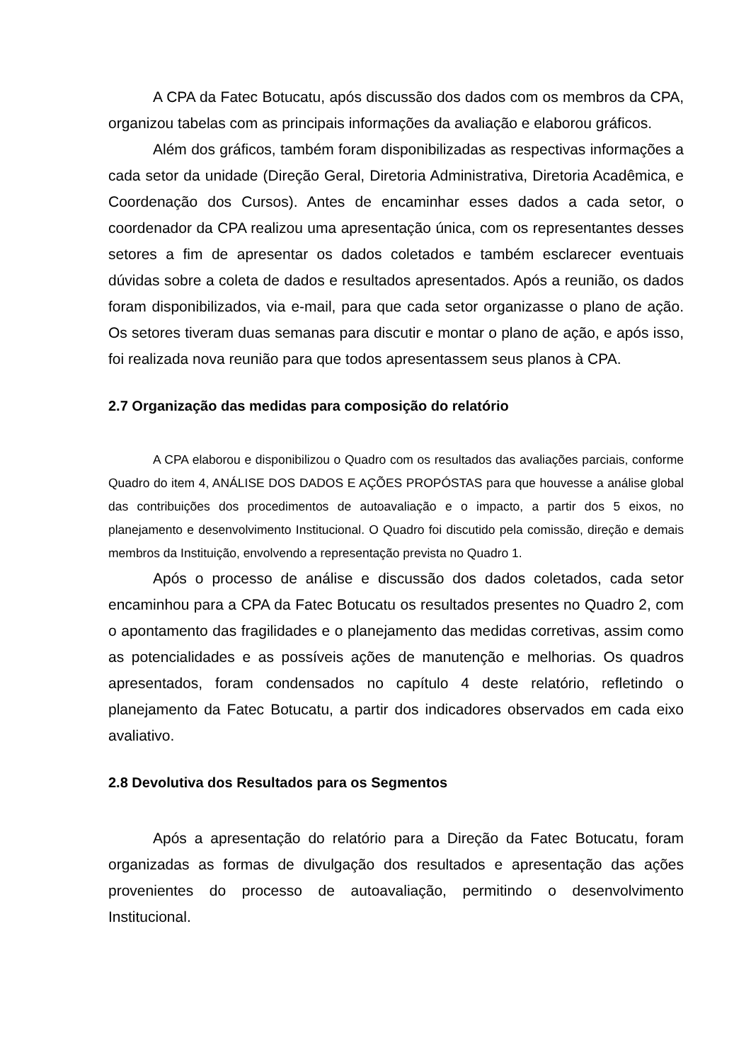A CPA da Fatec Botucatu, após discussão dos dados com os membros da CPA, organizou tabelas com as principais informações da avaliação e elaborou gráficos.
Além dos gráficos, também foram disponibilizadas as respectivas informações a cada setor da unidade (Direção Geral, Diretoria Administrativa, Diretoria Acadêmica, e Coordenação dos Cursos). Antes de encaminhar esses dados a cada setor, o coordenador da CPA realizou uma apresentação única, com os representantes desses setores a fim de apresentar os dados coletados e também esclarecer eventuais dúvidas sobre a coleta de dados e resultados apresentados. Após a reunião, os dados foram disponibilizados, via e-mail, para que cada setor organizasse o plano de ação. Os setores tiveram duas semanas para discutir e montar o plano de ação, e após isso, foi realizada nova reunião para que todos apresentassem seus planos à CPA.
2.7 Organização das medidas para composição do relatório
A CPA elaborou e disponibilizou o Quadro com os resultados das avaliações parciais, conforme Quadro do item 4, ANÁLISE DOS DADOS E AÇÕES PROPÓSTAS para que houvesse a análise global das contribuições dos procedimentos de autoavaliação e o impacto, a partir dos 5 eixos, no planejamento e desenvolvimento Institucional. O Quadro foi discutido pela comissão, direção e demais membros da Instituição, envolvendo a representação prevista no Quadro 1.
Após o processo de análise e discussão dos dados coletados, cada setor encaminhou para a CPA da Fatec Botucatu os resultados presentes no Quadro 2, com o apontamento das fragilidades e o planejamento das medidas corretivas, assim como as potencialidades e as possíveis ações de manutenção e melhorias. Os quadros apresentados, foram condensados no capítulo 4 deste relatório, refletindo o planejamento da Fatec Botucatu, a partir dos indicadores observados em cada eixo avaliativo.
2.8 Devolutiva dos Resultados para os Segmentos
Após a apresentação do relatório para a Direção da Fatec Botucatu, foram organizadas as formas de divulgação dos resultados e apresentação das ações provenientes do processo de autoavaliação, permitindo o desenvolvimento Institucional.